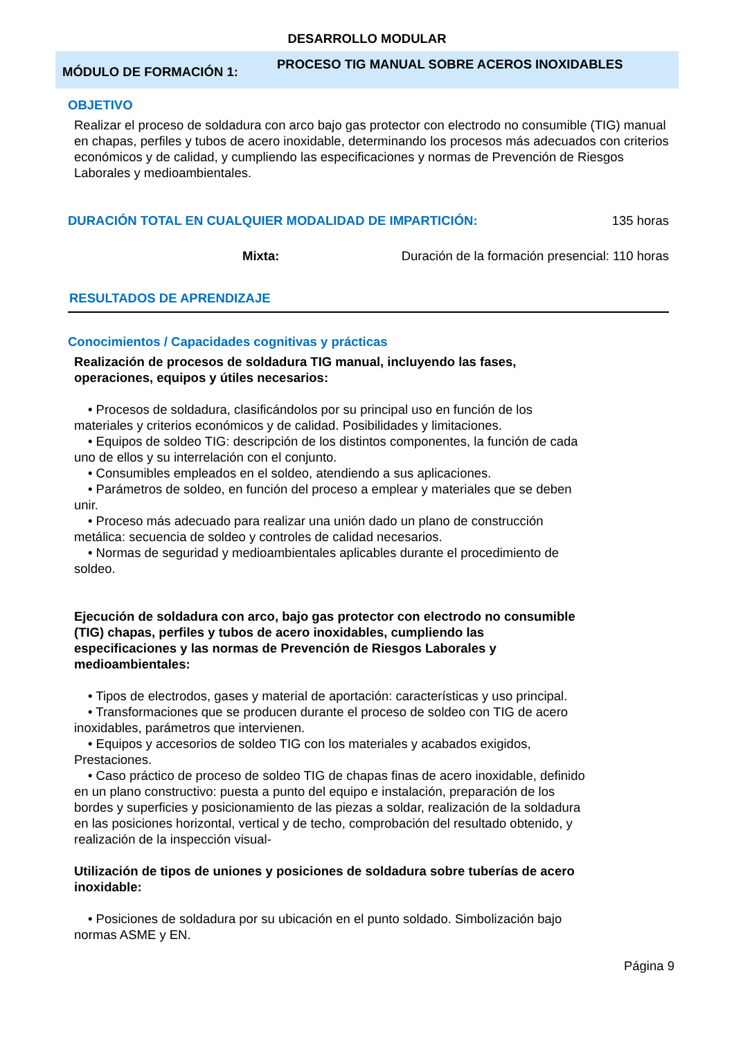DESARROLLO MODULAR
MÓDULO DE FORMACIÓN 1:
PROCESO TIG MANUAL SOBRE ACEROS INOXIDABLES
OBJETIVO
Realizar el proceso de soldadura con arco bajo gas protector con electrodo no consumible (TIG) manual en chapas, perfiles y tubos de acero inoxidable, determinando los procesos más adecuados con criterios económicos y de calidad, y cumpliendo las especificaciones y normas de Prevención de Riesgos Laborales y medioambientales.
DURACIÓN TOTAL EN CUALQUIER MODALIDAD DE IMPARTICIÓN: 135 horas
Mixta: Duración de la formación presencial: 110 horas
RESULTADOS DE APRENDIZAJE
Conocimientos / Capacidades cognitivas y prácticas
Realización de procesos de soldadura TIG manual, incluyendo las fases, operaciones, equipos y útiles necesarios:
• Procesos de soldadura, clasificándolos por su principal uso en función de los materiales y criterios económicos y de calidad. Posibilidades y limitaciones.
• Equipos de soldeo TIG: descripción de los distintos componentes, la función de cada uno de ellos y su interrelación con el conjunto.
• Consumibles empleados en el soldeo, atendiendo a sus aplicaciones.
• Parámetros de soldeo, en función del proceso a emplear y materiales que se deben unir.
• Proceso más adecuado para realizar una unión dado un plano de construcción metálica: secuencia de soldeo y controles de calidad necesarios.
• Normas de seguridad y medioambientales aplicables durante el procedimiento de soldeo.
Ejecución de soldadura con arco, bajo gas protector con electrodo no consumible (TIG) chapas, perfiles y tubos de acero inoxidables, cumpliendo las especificaciones y las normas de Prevención de Riesgos Laborales y medioambientales:
• Tipos de electrodos, gases y material de aportación: características y uso principal.
• Transformaciones que se producen durante el proceso de soldeo con TIG de acero inoxidables, parámetros que intervienen.
• Equipos y accesorios de soldeo TIG con los materiales y acabados exigidos, Prestaciones.
• Caso práctico de proceso de soldeo TIG de chapas finas de acero inoxidable, definido en un plano constructivo: puesta a punto del equipo e instalación, preparación de los bordes y superficies y posicionamiento de las piezas a soldar, realización de la soldadura en las posiciones horizontal, vertical y de techo, comprobación del resultado obtenido, y realización de la inspección visual-
Utilización de tipos de uniones y posiciones de soldadura sobre tuberías de acero inoxidable:
• Posiciones de soldadura por su ubicación en el punto soldado. Simbolización bajo normas ASME y EN.
Página 9